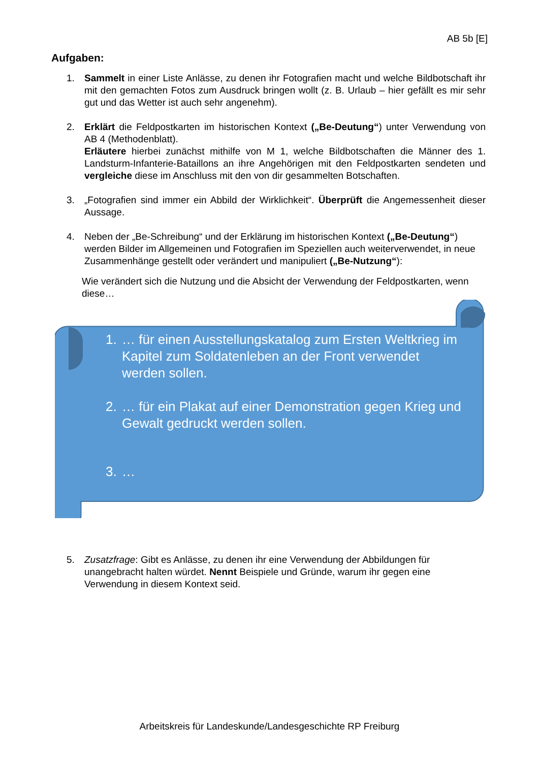AB 5b [E]
Aufgaben:
1. Sammelt in einer Liste Anlässe, zu denen ihr Fotografien macht und welche Bildbotschaft ihr mit den gemachten Fotos zum Ausdruck bringen wollt (z. B. Urlaub – hier gefällt es mir sehr gut und das Wetter ist auch sehr angenehm).
2. Erklärt die Feldpostkarten im historischen Kontext („Be-Deutung“) unter Verwendung von AB 4 (Methodenblatt).
Erläutere hierbei zunächst mithilfe von M 1, welche Bildbotschaften die Männer des 1. Landsturm-Infanterie-Bataillons an ihre Angehörigen mit den Feldpostkarten sendeten und vergleiche diese im Anschluss mit den von dir gesammelten Botschaften.
3. „Fotografien sind immer ein Abbild der Wirklichkeit“. Überprüft die Angemessenheit dieser Aussage.
4. Neben der „Be-Schreibung“ und der Erklärung im historischen Kontext („Be-Deutung“) werden Bilder im Allgemeinen und Fotografien im Speziellen auch weiterverwendet, in neue Zusammenhänge gestellt oder verändert und manipuliert („Be-Nutzung“):
Wie verändert sich die Nutzung und die Absicht der Verwendung der Feldpostkarten, wenn diese…
1. … für einen Ausstellungskatalog zum Ersten Weltkrieg im Kapitel zum Soldatenleben an der Front verwendet werden sollen.
2. … für ein Plakat auf einer Demonstration gegen Krieg und Gewalt gedruckt werden sollen.
3. …
5. Zusatzfrage: Gibt es Anlässe, zu denen ihr eine Verwendung der Abbildungen für unangebracht halten würdet. Nennt Beispiele und Gründe, warum ihr gegen eine Verwendung in diesem Kontext seid.
Arbeitskreis für Landeskunde/Landesgeschichte RP Freiburg